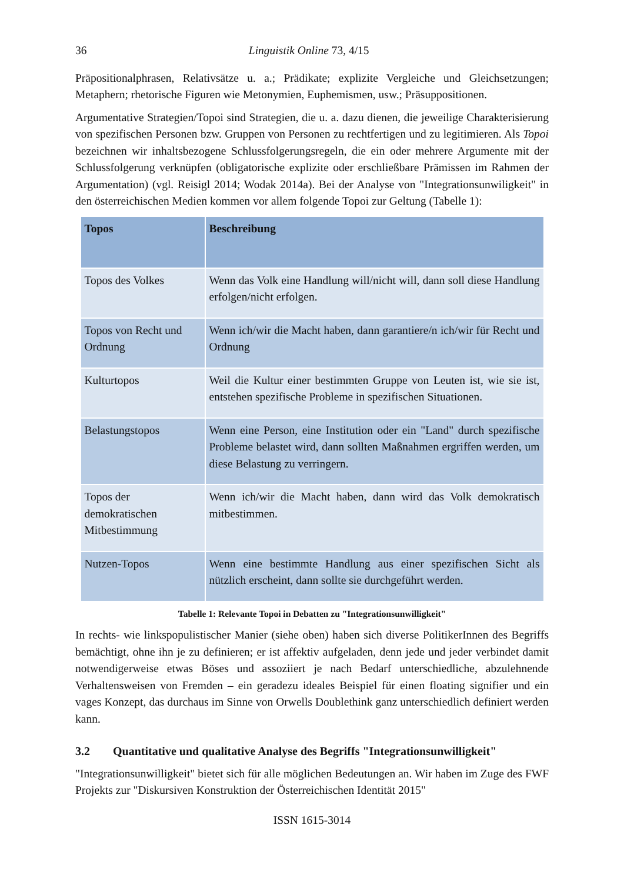36 Linguistik Online 73, 4/15
Präpositionalphrasen, Relativsätze u. a.; Prädikate; explizite Vergleiche und Gleichsetzungen; Metaphern; rhetorische Figuren wie Metonymien, Euphemismen, usw.; Präsuppositionen.
Argumentative Strategien/Topoi sind Strategien, die u. a. dazu dienen, die jeweilige Charakterisierung von spezifischen Personen bzw. Gruppen von Personen zu rechtfertigen und zu legitimieren. Als Topoi bezeichnen wir inhaltsbezogene Schlussfolgerungsregeln, die ein oder mehrere Argumente mit der Schlussfolgerung verknüpfen (obligatorische explizite oder erschließbare Prämissen im Rahmen der Argumentation) (vgl. Reisigl 2014; Wodak 2014a). Bei der Analyse von "Integrationsunwiligkeit" in den österreichischen Medien kommen vor allem folgende Topoi zur Geltung (Tabelle 1):
| Topos | Beschreibung |
| --- | --- |
| Topos des Volkes | Wenn das Volk eine Handlung will/nicht will, dann soll diese Handlung erfolgen/nicht erfolgen. |
| Topos von Recht und Ordnung | Wenn ich/wir die Macht haben, dann garantiere/n ich/wir für Recht und Ordnung |
| Kulturtopos | Weil die Kultur einer bestimmten Gruppe von Leuten ist, wie sie ist, entstehen spezifische Probleme in spezifischen Situationen. |
| Belastungstopos | Wenn eine Person, eine Institution oder ein "Land" durch spezifische Probleme belastet wird, dann sollten Maßnahmen ergriffen werden, um diese Belastung zu verringern. |
| Topos der demokratischen Mitbestimmung | Wenn ich/wir die Macht haben, dann wird das Volk demokratisch mitbestimmen. |
| Nutzen-Topos | Wenn eine bestimmte Handlung aus einer spezifischen Sicht als nützlich erscheint, dann sollte sie durchgeführt werden. |
Tabelle 1: Relevante Topoi in Debatten zu "Integrationsunwilligkeit"
In rechts- wie linkspopulistischer Manier (siehe oben) haben sich diverse PolitikerInnen des Begriffs bemächtigt, ohne ihn je zu definieren; er ist affektiv aufgeladen, denn jede und jeder verbindet damit notwendigerweise etwas Böses und assoziiert je nach Bedarf unterschiedliche, abzulehnende Verhaltensweisen von Fremden – ein geradezu ideales Beispiel für einen floating signifier und ein vages Konzept, das durchaus im Sinne von Orwells Doublethink ganz unterschiedlich definiert werden kann.
3.2 Quantitative und qualitative Analyse des Begriffs "Integrationsunwilligkeit"
"Integrationsunwilligkeit" bietet sich für alle möglichen Bedeutungen an. Wir haben im Zuge des FWF Projekts zur "Diskursiven Konstruktion der Österreichischen Identität 2015"
ISSN 1615-3014